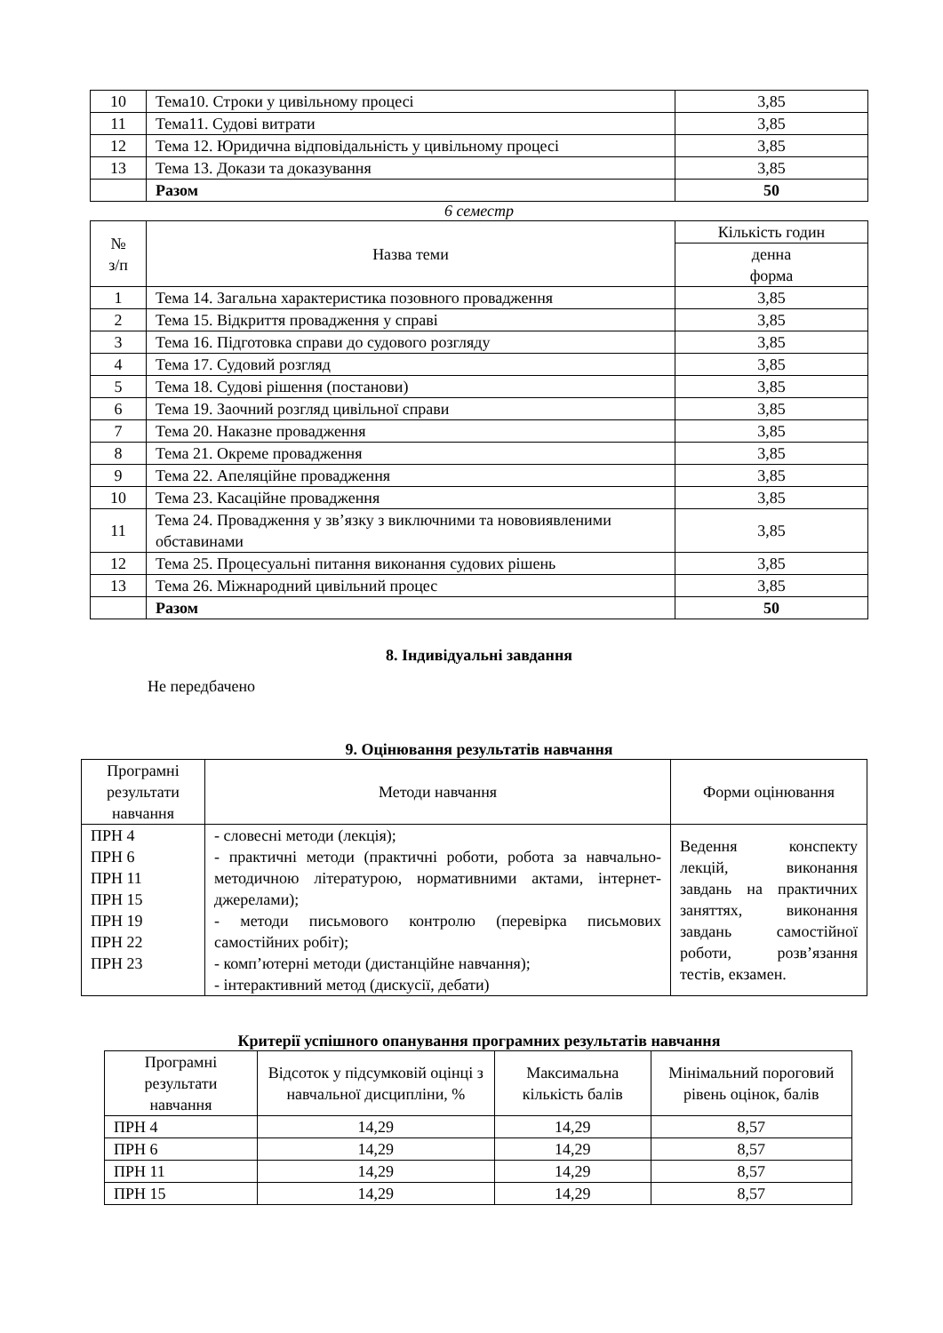| 10 | Тема10. Строки у цивільному процесі | 3,85 |
| 11 | Тема11. Судові витрати | 3,85 |
| 12 | Тема 12. Юридична відповідальність у цивільному процесі | 3,85 |
| 13 | Тема 13. Докази та доказування | 3,85 |
| | Разом | 50 |
6 семестр
| № з/п | Назва теми | Кількість годин |
| --- | --- | --- |
| | | денна форма |
| 1 | Тема 14. Загальна характеристика позовного провадження | 3,85 |
| 2 | Тема 15. Відкриття провадження у справі | 3,85 |
| 3 | Тема 16. Підготовка справи до судового розгляду | 3,85 |
| 4 | Тема 17. Судовий розгляд | 3,85 |
| 5 | Тема 18. Судові рішення (постанови) | 3,85 |
| 6 | Тема 19. Заочний розгляд цивільної справи | 3,85 |
| 7 | Тема 20. Наказне провадження | 3,85 |
| 8 | Тема 21. Окреме провадження | 3,85 |
| 9 | Тема 22. Апеляційне провадження | 3,85 |
| 10 | Тема 23. Касаційне провадження | 3,85 |
| 11 | Тема 24. Провадження у зв’язку з виключними та нововиявленими обставинами | 3,85 |
| 12 | Тема 25. Процесуальні питання виконання судових рішень | 3,85 |
| 13 | Тема 26. Міжнародний цивільний процес | 3,85 |
| | Разом | 50 |
8. Індивідуальні завдання
Не передбачено
9. Оцінювання результатів навчання
| Програмні результати навчання | Методи навчання | Форми оцінювання |
| --- | --- | --- |
| ПРН 4 ПРН 6 ПРН 11 ПРН 15 ПРН 19 ПРН 22 ПРН 23 | - словесні методи (лекція); - практичні методи (практичні роботи, робота за навчально-методичною літературою, нормативними актами, інтернет-джерелами); - методи письмового контролю (перевірка письмових самостійних робіт); - комп’ютерні методи (дистанційне навчання); - інтерактивний метод (дискусії, дебати) | Ведення конспекту лекцій, виконання завдань на практичних заняттях, виконання завдань самостійної роботи, розв’язання тестів, екзамен. |
Критерії успішного опанування програмних результатів навчання
| Програмні результати навчання | Відсоток у підсумковій оцінці з навчальної дисципліни, % | Максимальна кількість балів | Мінімальний пороговий рівень оцінок, балів |
| --- | --- | --- | --- |
| ПРН 4 | 14,29 | 14,29 | 8,57 |
| ПРН 6 | 14,29 | 14,29 | 8,57 |
| ПРН 11 | 14,29 | 14,29 | 8,57 |
| ПРН 15 | 14,29 | 14,29 | 8,57 |